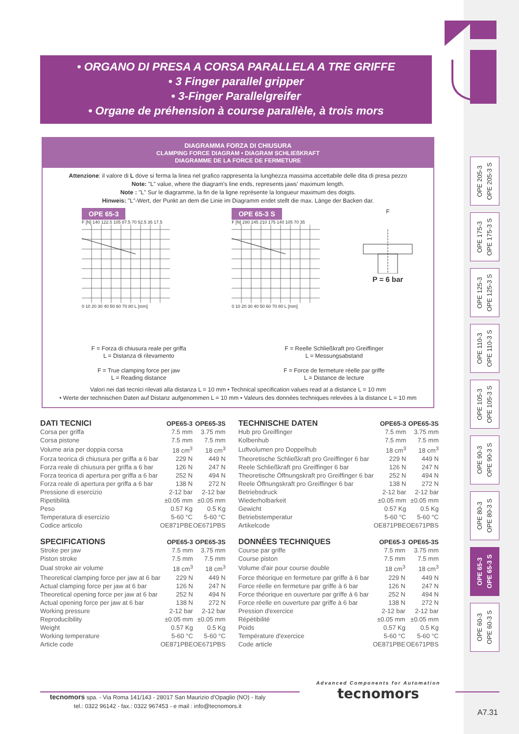• ORGANO DI PRESA A CORSA PARALLELA A TRE GRIFFE
• 3 Finger parallel gripper
• 3-Finger Parallelgreifer
• Organe de préhension à course parallèle, à trois mors
OPE 205-3
OPE 205-3 S
OPE 175-3
OPE 175-3 S
OPE 125-3
OPE 125-3 S
OPE 110-3
OPE 110-3 S
OPE 105-3
OPE 105-3 S
OPE 90-3
OPE 90-3 S
OPE 80-3
OPE 80-3 S
OPE 65-3
OPE 65-3 S
OPE 60-3
OPE 60-3 S
DIAGRAMMA FORZA DI CHIUSURA
CLAMPING FORCE DIAGRAM • DIAGRAM SCHLIEßKRAFT
DIAGRAMME DE LA FORCE DE FERMETURE
Attenzione: il valore di L dove si ferma la linea nel grafico rappresenta la lunghezza massima accettabile delle dita di presa pezzo
Note: "L" value, where the diagram's line ends, represents jaws' maximum length.
Note : "L" Sur le diagramme, la fin de la ligne représente la longueur maximum des doigts.
Hinweis: "L"-Wert, der Punkt an dem die Linie im Diagramm endet stellt die max. Länge der Backen dar.
OPE 65-3
F [N] 140 122.5 105 87.5 70 52.5 35 17.5
0 10 20 30 40 50 60 70 80 L [mm]
OPE 65-3 S
F [N] 280 245 210 175 140 105 70 35
0 10 20 30 40 50 60 70 80 L [mm]
F
P = 6 bar
F = Forza di chiusura reale per griffa
L = Distanza di rilevamento
F = True clamping force per jaw
L = Reading distance
F = Reelle Schließkraft pro Greiffinger
L = Messungsabstand
F = Force de fermeture réelle par griffe
L = Distance de lecture
Valori nei dati tecnici rilevati alla distanza L = 10 mm • Technical specification values read at a distance L = 10 mm
• Werte der technischen Daten auf Distanz aufgenommen L = 10 mm • Valeurs des données techniques relevées à la distance L = 10 mm
| DATI TECNICI | OPE65-3 | OPE65-3S |
| --- | --- | --- |
| Corsa per griffa | 7.5 mm | 3.75 mm |
| Corsa pistone | 7.5 mm | 7.5 mm |
| Volume aria per doppia corsa | 18 cm<sup>3</sup> | 18 cm<sup>3</sup> |
| Forza teorica di chiusura per griffa a 6 bar | 229 N | 449 N |
| Forza reale di chiusura per griffa a 6 bar | 126 N | 247 N |
| Forza teorica di apertura per griffa a 6 bar | 252 N | 494 N |
| Forza reale di apertura per griffa a 6 bar | 138 N | 272 N |
| Pressione di esercizio | 2-12 bar | 2-12 bar |
| Ripetibilità | ±0.05 mm | ±0.05 mm |
| Peso | 0.57 Kg | 0.5 Kg |
| Temperatura di esercizio | 5-60 °C | 5-60 °C |
| Codice articolo | OE871PBE | OE671PBS |
| SPECIFICATIONS | OPE65-3 | OPE65-3S |
| --- | --- | --- |
| Stroke per jaw | 7.5 mm | 3.75 mm |
| Piston stroke | 7.5 mm | 7.5 mm |
| Dual stroke air volume | 18 cm<sup>3</sup> | 18 cm<sup>3</sup> |
| Theoretical clamping force per jaw at 6 bar | 229 N | 449 N |
| Actual clamping force per jaw at 6 bar | 126 N | 247 N |
| Theoretical opening force per jaw at 6 bar | 252 N | 494 N |
| Actual opening force per jaw at 6 bar | 138 N | 272 N |
| Working pressure | 2-12 bar | 2-12 bar |
| Reproducibility | ±0.05 mm | ±0.05 mm |
| Weight | 0.57 Kg | 0.5 Kg |
| Working temperature | 5-60 °C | 5-60 °C |
| Article code | OE871PBE | OE671PBS |
| TECHNISCHE DATEN | OPE65-3 | OPE65-3S |
| --- | --- | --- |
| Hub pro Greiffinger | 7.5 mm | 3.75 mm |
| Kolbenhub | 7.5 mm | 7.5 mm |
| Luftvolumen pro Doppelhub | 18 cm<sup>3</sup> | 18 cm<sup>3</sup> |
| Theoretische Schließkraft pro Greiffinger 6 bar | 229 N | 449 N |
| Reele Schließkraft pro Greiffinger 6 bar | 126 N | 247 N |
| Theoretische Öffnungskraft pro Greiffinger 6 bar | 252 N | 494 N |
| Reele Öffnungskraft pro Greiffinger 6 bar | 138 N | 272 N |
| Betriebsdruck | 2-12 bar | 2-12 bar |
| Wiederholbarkeit | ±0.05 mm | ±0.05 mm |
| Gewicht | 0.57 Kg | 0.5 Kg |
| Betriebstemperatur | 5-60 °C | 5-60 °C |
| Artikelcode | OE871PBE | OE671PBS |
| DONNÉES TECHNIQUES | OPE65-3 | OPE65-3S |
| --- | --- | --- |
| Course par griffe | 7.5 mm | 3.75 mm |
| Course piston | 7.5 mm | 7.5 mm |
| Volume d'air pour course double | 18 cm<sup>3</sup> | 18 cm<sup>3</sup> |
| Force théorique en fermeture par griffe à 6 bar | 229 N | 449 N |
| Force réelle en fermeture par griffe à 6 bar | 126 N | 247 N |
| Force théorique en ouverture par griffe à 6 bar | 252 N | 494 N |
| Force réelle en ouverture par griffe à 6 bar | 138 N | 272 N |
| Pression d'exercice | 2-12 bar | 2-12 bar |
| Répétibilité | ±0.05 mm | ±0.05 mm |
| Poids | 0.57 Kg | 0.5 Kg |
| Température d'exercice | 5-60 °C | 5-60 °C |
| Code article | OE871PBE | OE671PBS |
tecnomors spa. - Via Roma 141/143 - 28017 San Maurizio d'Opaglio (NO) - Italy
tel.: 0322 96142 - fax.: 0322 967453 - e mail : info@tecnomors.it
Advanced Components for Automation
tecnomors
A7.31